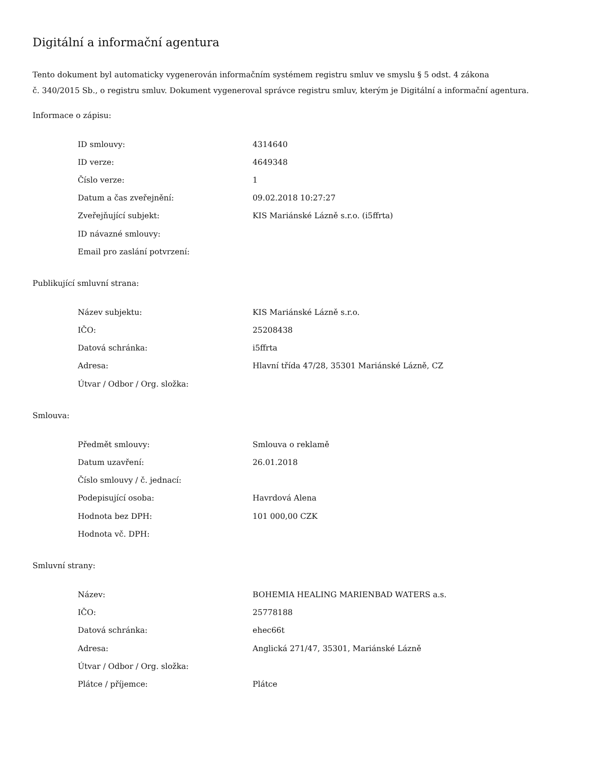Digitální a informační agentura
Tento dokument byl automaticky vygenerován informačním systémem registru smluv ve smyslu § 5 odst. 4 zákona
č. 340/2015 Sb., o registru smluv. Dokument vygeneroval správce registru smluv, kterým je Digitální a informační agentura.
Informace o zápisu:
| ID smlouvy: | 4314640 |
| ID verze: | 4649348 |
| Číslo verze: | 1 |
| Datum a čas zveřejnění: | 09.02.2018 10:27:27 |
| Zveřejňující subjekt: | KIS Mariánské Lázně s.r.o. (i5ffrta) |
| ID návazné smlouvy: | |
| Email pro zaslání potvrzení: | |
Publikující smluvní strana:
| Název subjektu: | KIS Mariánské Lázně s.r.o. |
| IČO: | 25208438 |
| Datová schránka: | i5ffrta |
| Adresa: | Hlavní třída 47/28, 35301 Mariánské Lázně, CZ |
| Útvar / Odbor / Org. složka: | |
Smlouva:
| Předmět smlouvy: | Smlouva o reklamě |
| Datum uzavření: | 26.01.2018 |
| Číslo smlouvy / č. jednací: | |
| Podepisující osoba: | Havrdová Alena |
| Hodnota bez DPH: | 101 000,00 CZK |
| Hodnota vč. DPH: | |
Smluvní strany:
| Název: | BOHEMIA HEALING MARIENBAD WATERS a.s. |
| IČO: | 25778188 |
| Datová schránka: | ehec66t |
| Adresa: | Anglická 271/47, 35301, Mariánské Lázně |
| Útvar / Odbor / Org. složka: | |
| Plátce / příjemce: | Plátce |